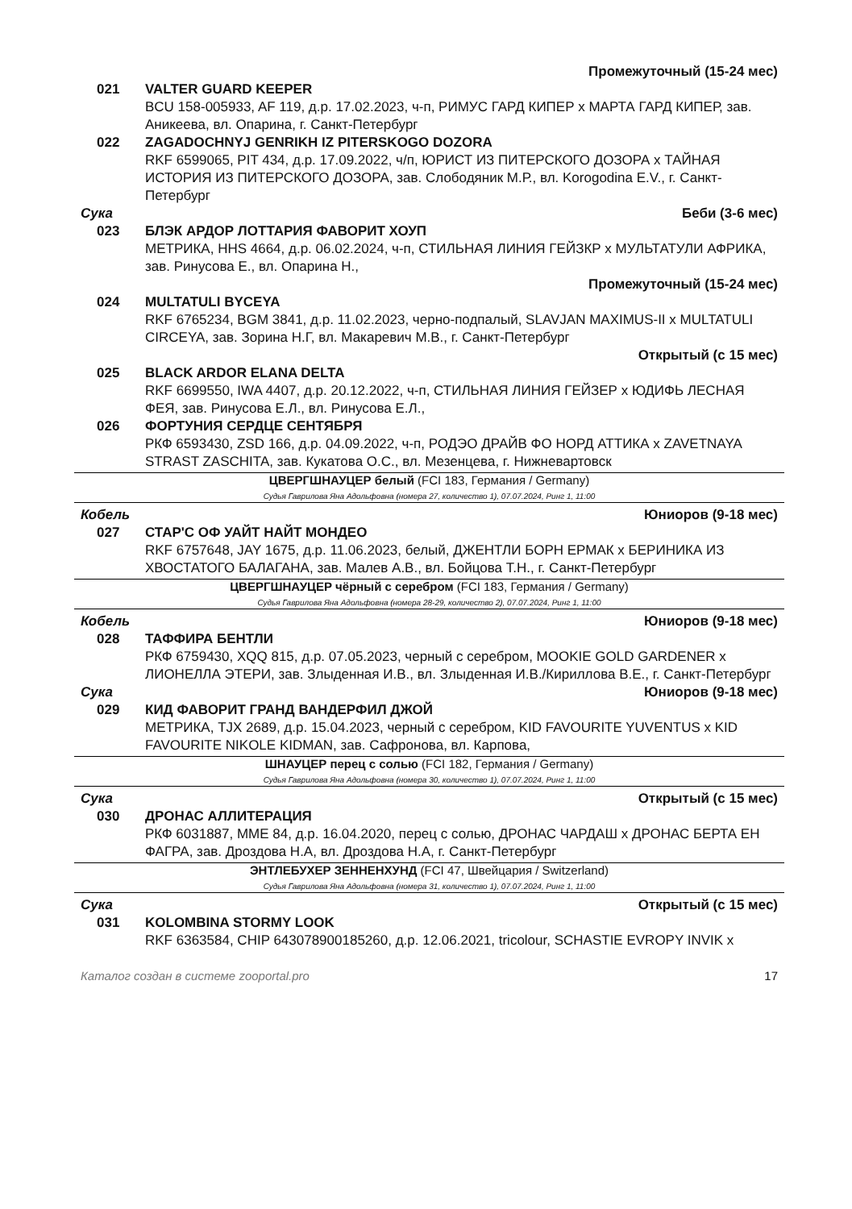Промежуточный (15-24 мес)
021 VALTER GUARD KEEPER
BCU 158-005933, AF 119, д.р. 17.02.2023, ч-п, РИМУС ГАРД КИПЕР x МАРТА ГАРД КИПЕР, зав. Аникеева, вл. Опарина, г. Санкт-Петербург
022 ZAGADOCHNYJ GENRIKH IZ PITERSKOGO DOZORA
RKF 6599065, PIT 434, д.р. 17.09.2022, ч/п, ЮРИСТ ИЗ ПИТЕРСКОГО ДОЗОРА x ТАЙНАЯ ИСТОРИЯ ИЗ ПИТЕРСКОГО ДОЗОРА, зав. Слободяник М.Р., вл. Korogodina E.V., г. Санкт-Петербург
Сука Беби (3-6 мес)
023 БЛЭК АРДОР ЛОТТАРИЯ ФАВОРИТ ХОУП
МЕТРИКА, HHS 4664, д.р. 06.02.2024, ч-п, СТИЛЬНАЯ ЛИНИЯ ГЕЙЗКР x МУЛЬТАТУЛИ АФРИКА, зав. Ринусова Е., вл. Опарина Н.,
Промежуточный (15-24 мес)
024 MULTATULI BYCEYA
RKF 6765234, BGM 3841, д.р. 11.02.2023, черно-подпалый, SLAVJAN MAXIMUS-II x MULTATULI CIRCEYA, зав. Зорина Н.Г, вл. Макаревич М.В., г. Санкт-Петербург
Открытый (с 15 мес)
025 BLACK ARDOR ELANA DELTA
RKF 6699550, IWA 4407, д.р. 20.12.2022, ч-п, СТИЛЬНАЯ ЛИНИЯ ГЕЙЗЕР x ЮДИФЬ ЛЕСНАЯ ФЕЯ, зав. Ринусова Е.Л., вл. Ринусова Е.Л.,
026 ФОРТУНИЯ СЕРДЦЕ СЕНТЯБРЯ
РКФ 6593430, ZSD 166, д.р. 04.09.2022, ч-п, РОДЭО ДРАЙВ ФО НОРД АТТИКА x ZAVETNAYA STRAST ZASCHITA, зав. Кукатова О.С., вл. Мезенцева, г. Нижневартовск
ЦВЕРГШНАУЦЕР белый (FCI 183, Германия / Germany)
Судья Гаврилова Яна Адольфовна (номера 27, количество 1), 07.07.2024, Ринг 1, 11:00
Кобель Юниоров (9-18 мес)
027 СТАР'С ОФ УАЙТ НАЙТ МОНДЕО
RKF 6757648, JAY 1675, д.р. 11.06.2023, белый, ДЖЕНТЛИ БОРН ЕРМАК x БЕРИНИКА ИЗ ХВОСТАТОГО БАЛАГАНА, зав. Малев А.В., вл. Бойцова Т.Н., г. Санкт-Петербург
ЦВЕРГШНАУЦЕР чёрный с серебром (FCI 183, Германия / Germany)
Судья Гаврилова Яна Адольфовна (номера 28-29, количество 2), 07.07.2024, Ринг 1, 11:00
Кобель Юниоров (9-18 мес)
028 ТАФФИРА БЕНТЛИ
РКФ 6759430, XQQ 815, д.р. 07.05.2023, черный с серебром, MOOKIE GOLD GARDENER x ЛИОНЕЛЛА ЭТЕРИ, зав. Злыденная И.В., вл. Злыденная И.В./Кириллова В.Е., г. Санкт-Петербург
Сука Юниоров (9-18 мес)
029 КИД ФАВОРИТ ГРАНД ВАНДЕРФИЛ ДЖОЙ
МЕТРИКА, TJX 2689, д.р. 15.04.2023, черный с серебром, KID FAVOURITE YUVENTUS x KID FAVOURITE NIKOLE KIDMAN, зав. Сафронова, вл. Карпова,
ШНАУЦЕР перец с солью (FCI 182, Германия / Germany)
Судья Гаврилова Яна Адольфовна (номера 30, количество 1), 07.07.2024, Ринг 1, 11:00
Сука Открытый (с 15 мес)
030 ДРОНАС АЛЛИТЕРАЦИЯ
РКФ 6031887, MME 84, д.р. 16.04.2020, перец с солью, ДРОНАС ЧАРДАШ x ДРОНАС БЕРТА ЕН ФАГРА, зав. Дроздова Н.А, вл. Дроздова Н.А, г. Санкт-Петербург
ЭНТЛЕБУХЕР ЗЕННЕНХУНД (FCI 47, Швейцария / Switzerland)
Судья Гаврилова Яна Адольфовна (номера 31, количество 1), 07.07.2024, Ринг 1, 11:00
Сука Открытый (с 15 мес)
031 KOLOMBINA STORMY LOOK
RKF 6363584, CHIP 643078900185260, д.р. 12.06.2021, tricolour, SCHASTIE EVROPY INVIK x
Каталог создан в системе zooportal.pro 17